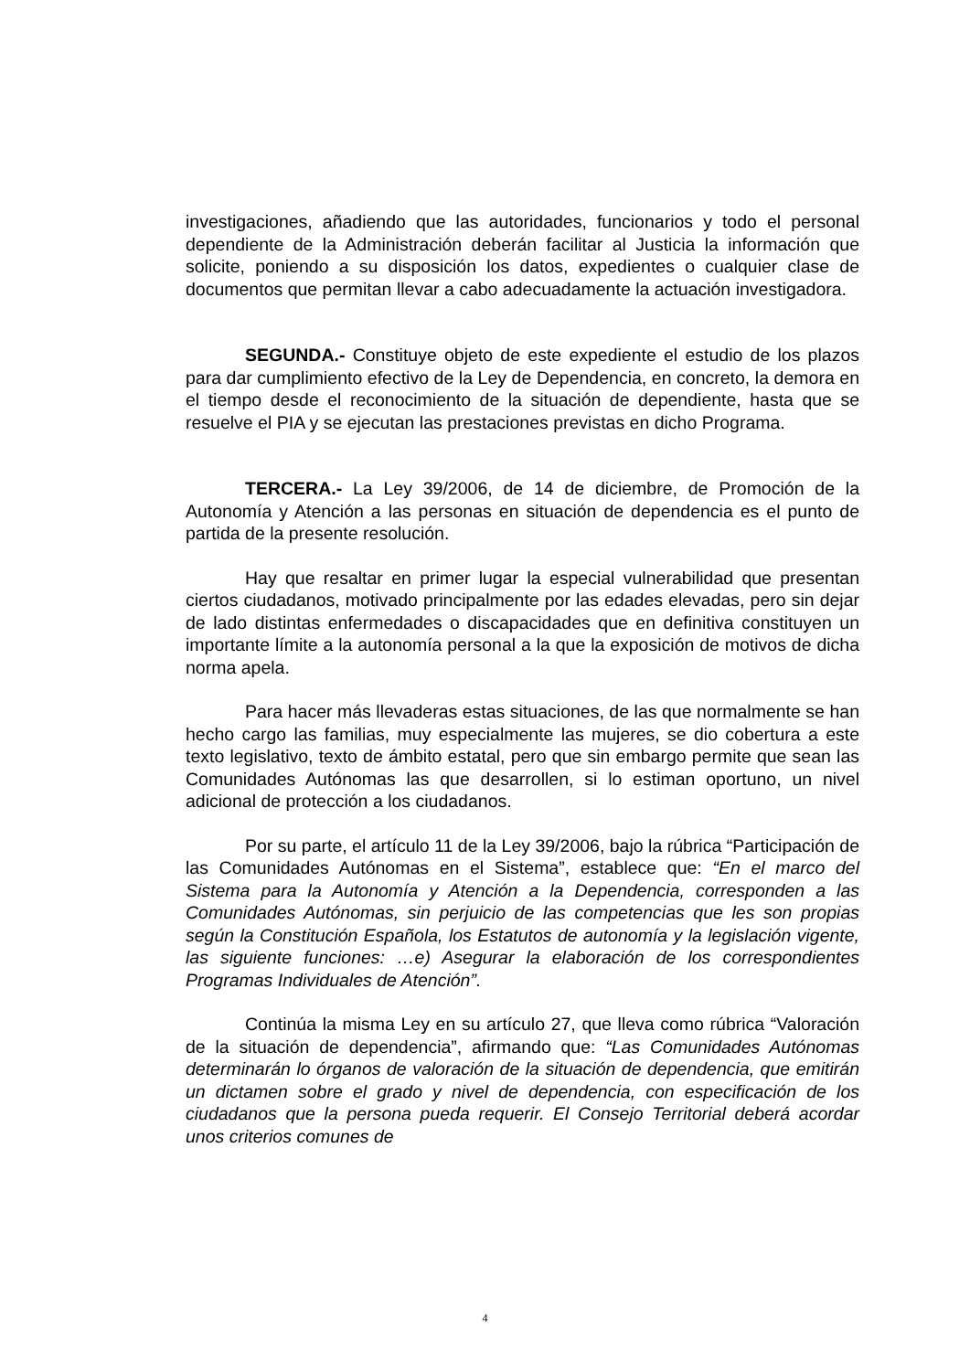investigaciones, añadiendo que las autoridades, funcionarios y todo el personal dependiente de la Administración deberán facilitar al Justicia la información que solicite, poniendo a su disposición los datos, expedientes o cualquier clase de documentos que permitan llevar a cabo adecuadamente la actuación investigadora.
SEGUNDA.- Constituye objeto de este expediente el estudio de los plazos para dar cumplimiento efectivo de la Ley de Dependencia, en concreto, la demora en el tiempo desde el reconocimiento de la situación de dependiente, hasta que se resuelve el PIA y se ejecutan las prestaciones previstas en dicho Programa.
TERCERA.- La Ley 39/2006, de 14 de diciembre, de Promoción de la Autonomía y Atención a las personas en situación de dependencia es el punto de partida de la presente resolución.
Hay que resaltar en primer lugar la especial vulnerabilidad que presentan ciertos ciudadanos, motivado principalmente por las edades elevadas, pero sin dejar de lado distintas enfermedades o discapacidades que en definitiva constituyen un importante límite a la autonomía personal a la que la exposición de motivos de dicha norma apela.
Para hacer más llevaderas estas situaciones, de las que normalmente se han hecho cargo las familias, muy especialmente las mujeres, se dio cobertura a este texto legislativo, texto de ámbito estatal, pero que sin embargo permite que sean las Comunidades Autónomas las que desarrollen, si lo estiman oportuno, un nivel adicional de protección a los ciudadanos.
Por su parte, el artículo 11 de la Ley 39/2006, bajo la rúbrica “Participación de las Comunidades Autónomas en el Sistema”, establece que: “En el marco del Sistema para la Autonomía y Atención a la Dependencia, corresponden a las Comunidades Autónomas, sin perjuicio de las competencias que les son propias según la Constitución Española, los Estatutos de autonomía y la legislación vigente, las siguiente funciones: …e) Asegurar la elaboración de los correspondientes Programas Individuales de Atención”.
Continúa la misma Ley en su artículo 27, que lleva como rúbrica “Valoración de la situación de dependencia”, afirmando que: “Las Comunidades Autónomas determinarán lo órganos de valoración de la situación de dependencia, que emitirán un dictamen sobre el grado y nivel de dependencia, con especificación de los ciudadanos que la persona pueda requerir. El Consejo Territorial deberá acordar unos criterios comunes de
4